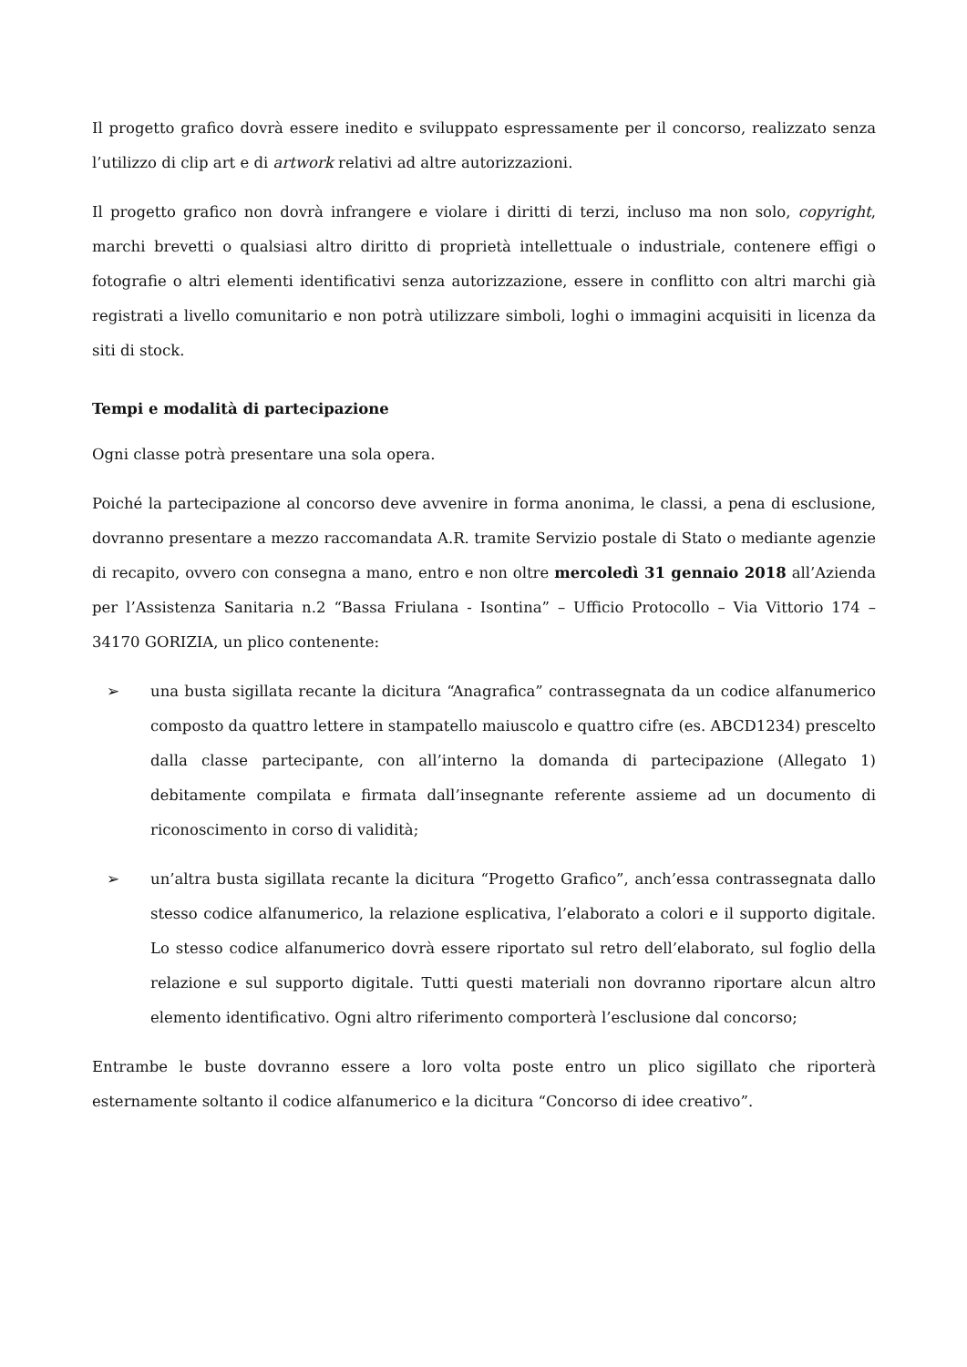Il progetto grafico dovrà essere inedito e sviluppato espressamente per il concorso, realizzato senza l’utilizzo di clip art e di artwork relativi ad altre autorizzazioni.
Il progetto grafico non dovrà infrangere e violare i diritti di terzi, incluso ma non solo, copyright, marchi brevetti o qualsiasi altro diritto di proprietà intellettuale o industriale, contenere effigi o fotografie o altri elementi identificativi senza autorizzazione, essere in conflitto con altri marchi già registrati a livello comunitario e non potrà utilizzare simboli, loghi o immagini acquisiti in licenza da siti di stock.
Tempi e modalità di partecipazione
Ogni classe potrà presentare una sola opera.
Poiché la partecipazione al concorso deve avvenire in forma anonima, le classi, a pena di esclusione, dovranno presentare a mezzo raccomandata A.R. tramite Servizio postale di Stato o mediante agenzie di recapito, ovvero con consegna a mano, entro e non oltre mercoledì 31 gennaio 2018 all’Azienda per l’Assistenza Sanitaria n.2 “Bassa Friulana - Isontina” – Ufficio Protocollo – Via Vittorio 174 – 34170 GORIZIA, un plico contenente:
➢ una busta sigillata recante la dicitura “Anagrafica” contrassegnata da un codice alfanumerico composto da quattro lettere in stampatello maiuscolo e quattro cifre (es. ABCD1234) prescelto dalla classe partecipante, con all’interno la domanda di partecipazione (Allegato 1) debitamente compilata e firmata dall’insegnante referente assieme ad un documento di riconoscimento in corso di validità;
➢ un’altra busta sigillata recante la dicitura “Progetto Grafico”, anch’essa contrassegnata dallo stesso codice alfanumerico, la relazione esplicativa, l’elaborato a colori e il supporto digitale. Lo stesso codice alfanumerico dovrà essere riportato sul retro dell’elaborato, sul foglio della relazione e sul supporto digitale. Tutti questi materiali non dovranno riportare alcun altro elemento identificativo. Ogni altro riferimento comporterà l’esclusione dal concorso;
Entrambe le buste dovranno essere a loro volta poste entro un plico sigillato che riporterà esternamente soltanto il codice alfanumerico e la dicitura “Concorso di idee creativo”.